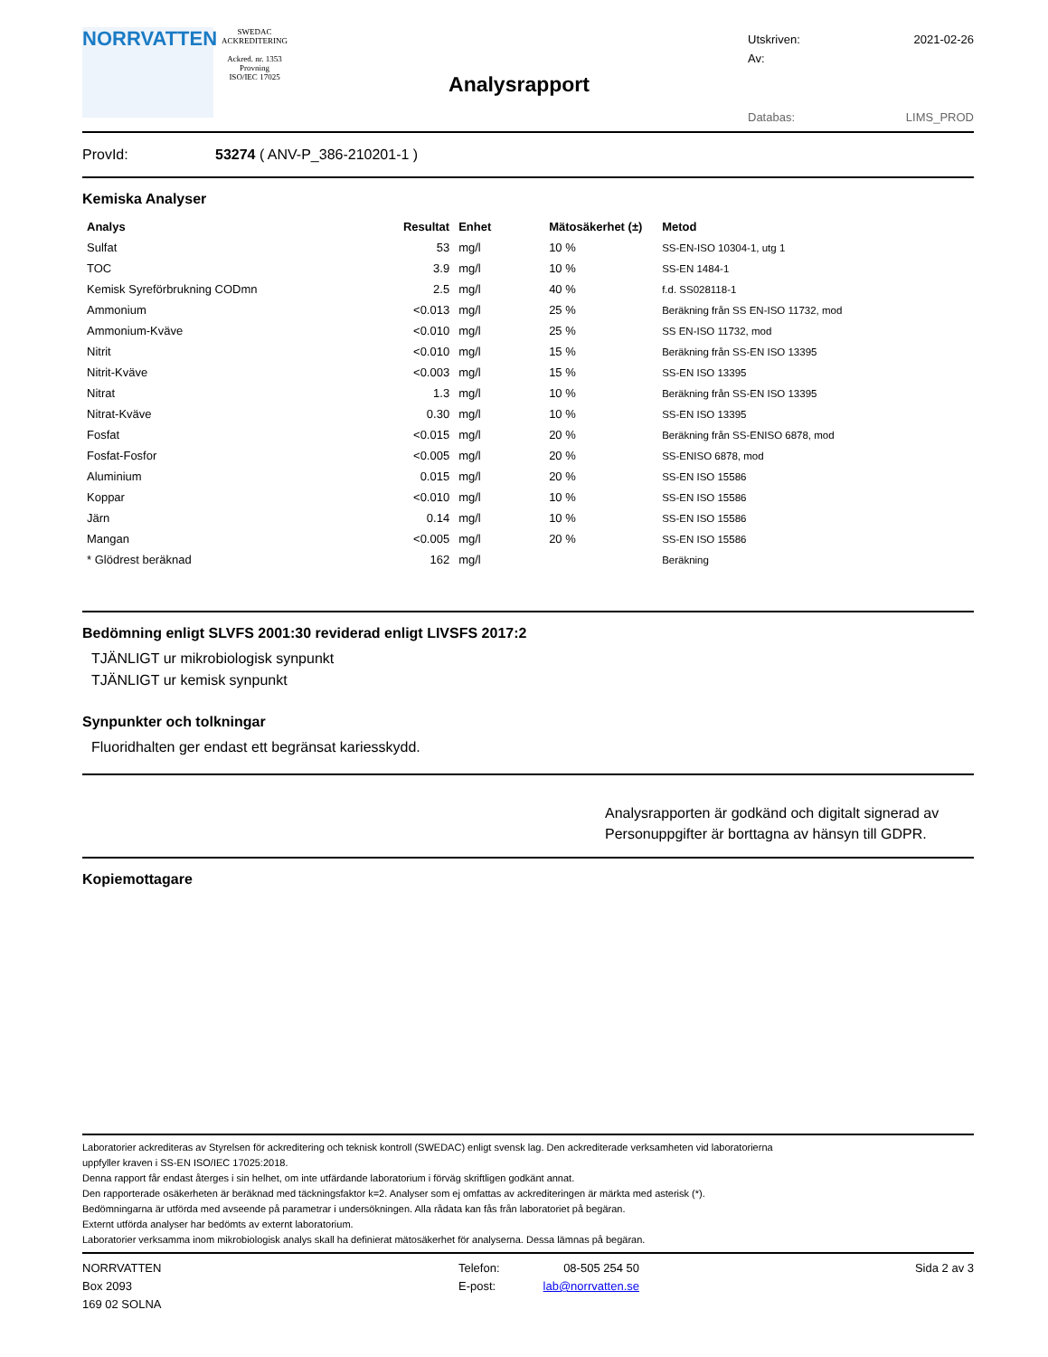NORRVATTEN
SWEDAC ACKREDITERING
Ackred. nr. 1353
Provning
ISO/IEC 17025
Analysrapport
Utskriven: 2021-02-26
Av:
Databas: LIMS_PROD
ProvId: 53274 ( ANV-P_386-210201-1 )
Kemiska Analyser
| Analys | Resultat | Enhet | Mätosäkerhet (±) | Metod |
| --- | --- | --- | --- | --- |
| Sulfat | 53 | mg/l | 10 % | SS-EN-ISO 10304-1, utg 1 |
| TOC | 3.9 | mg/l | 10 % | SS-EN 1484-1 |
| Kemisk Syreförbrukning CODmn | 2.5 | mg/l | 40 % | f.d. SS028118-1 |
| Ammonium | <0.013 | mg/l | 25 % | Beräkning från SS EN-ISO 11732, mod |
| Ammonium-Kväve | <0.010 | mg/l | 25 % | SS EN-ISO 11732, mod |
| Nitrit | <0.010 | mg/l | 15 % | Beräkning från SS-EN ISO 13395 |
| Nitrit-Kväve | <0.003 | mg/l | 15 % | SS-EN ISO 13395 |
| Nitrat | 1.3 | mg/l | 10 % | Beräkning från SS-EN ISO 13395 |
| Nitrat-Kväve | 0.30 | mg/l | 10 % | SS-EN ISO 13395 |
| Fosfat | <0.015 | mg/l | 20 % | Beräkning från SS-ENISO 6878, mod |
| Fosfat-Fosfor | <0.005 | mg/l | 20 % | SS-ENISO 6878, mod |
| Aluminium | 0.015 | mg/l | 20 % | SS-EN ISO 15586 |
| Koppar | <0.010 | mg/l | 10 % | SS-EN ISO 15586 |
| Järn | 0.14 | mg/l | 10 % | SS-EN ISO 15586 |
| Mangan | <0.005 | mg/l | 20 % | SS-EN ISO 15586 |
| * Glödrest beräknad | 162 | mg/l | | Beräkning |
Bedömning enligt SLVFS 2001:30 reviderad enligt LIVSFS 2017:2
TJÄNLIGT ur mikrobiologisk synpunkt
TJÄNLIGT ur kemisk synpunkt
Synpunkter och tolkningar
Fluoridhalten ger endast ett begränsat kariesskydd.
Analysrapporten är godkänd och digitalt signerad av
Personuppgifter är borttagna av hänsyn till GDPR.
Kopiemottagare
Laboratorier ackrediteras av Styrelsen för ackreditering och teknisk kontroll (SWEDAC) enligt svensk lag. Den ackrediterade verksamheten vid laboratorierna
uppfyller kraven i SS-EN ISO/IEC 17025:2018.
Denna rapport får endast återges i sin helhet, om inte utfärdande laboratorium i förväg skriftligen godkänt annat.
Den rapporterade osäkerheten är beräknad med täckningsfaktor k=2. Analyser som ej omfattas av ackrediteringen är märkta med asterisk (*).
Bedömningarna är utförda med avseende på parametrar i undersökningen. Alla rådata kan fås från laboratoriet på begäran.
Externt utförda analyser har bedömts av externt laboratorium.
Laboratorier verksamma inom mikrobiologisk analys skall ha definierat mätosäkerhet för analyserna. Dessa lämnas på begäran.
NORRVATTEN
Box 2093
169 02 SOLNA
Telefon:
E-post:
08-505 254 50
lab@norrvatten.se
Sida 2 av 3